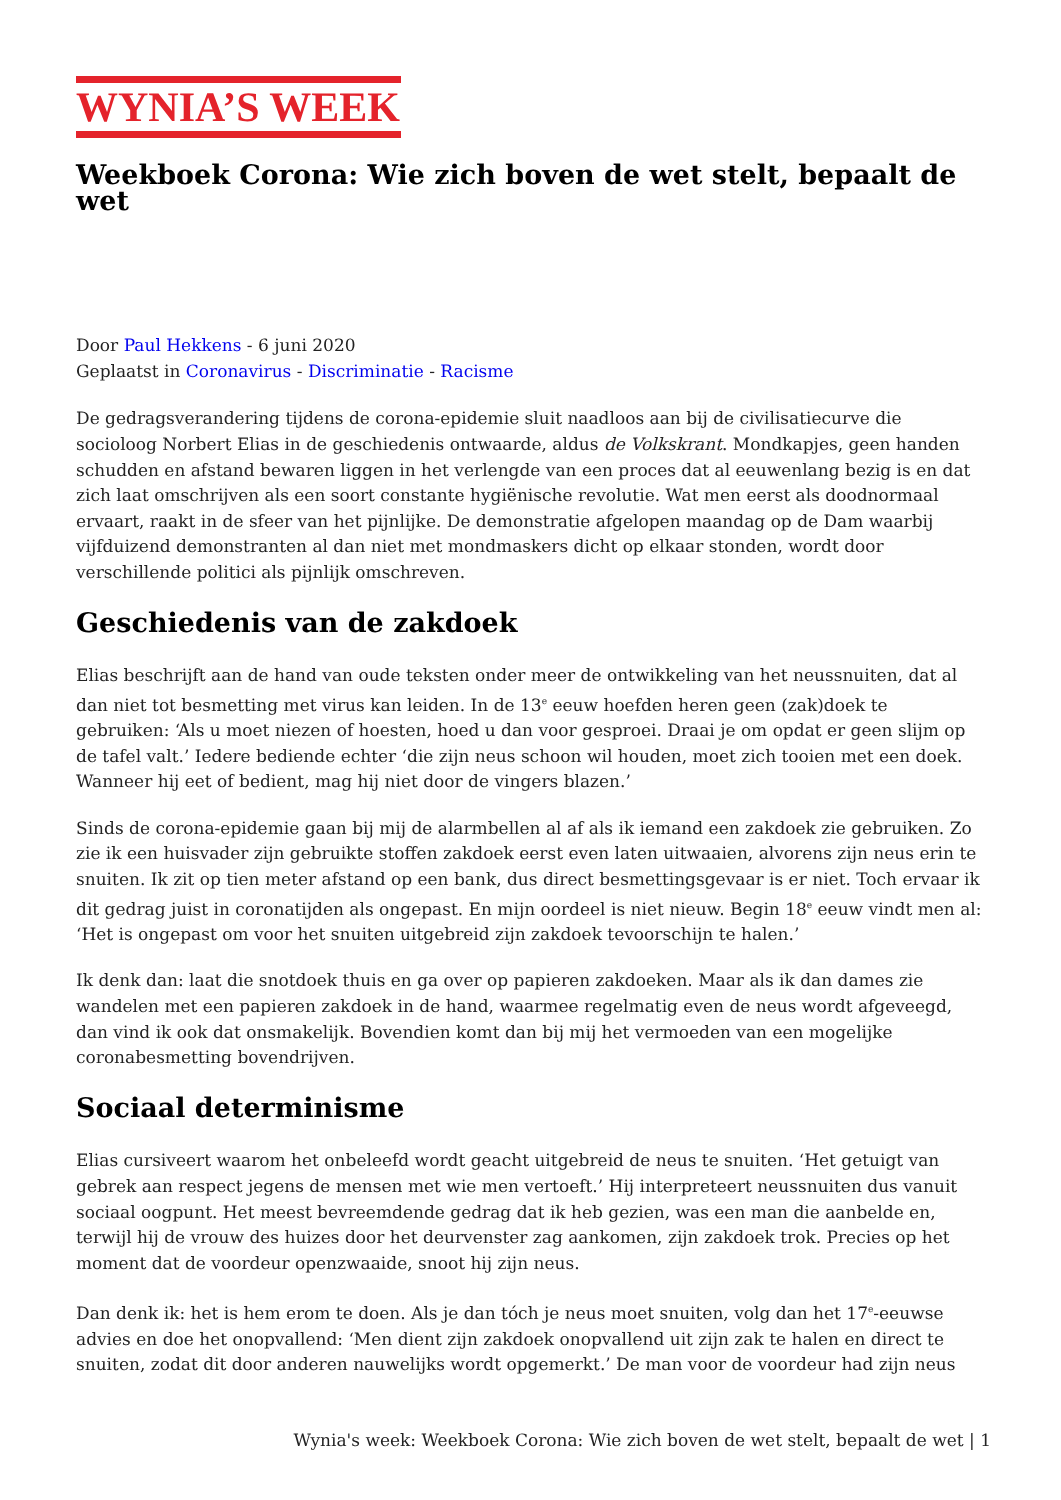WYNIA’S WEEK
Weekboek Corona: Wie zich boven de wet stelt, bepaalt de wet
Door Paul Hekkens - 6 juni 2020
Geplaatst in Coronavirus - Discriminatie - Racisme
De gedragsverandering tijdens de corona-epidemie sluit naadloos aan bij de civilisatiecurve die socioloog Norbert Elias in de geschiedenis ontwaarde, aldus de Volkskrant. Mondkapjes, geen handen schudden en afstand bewaren liggen in het verlengde van een proces dat al eeuwenlang bezig is en dat zich laat omschrijven als een soort constante hygiënische revolutie. Wat men eerst als doodnormaal ervaart, raakt in de sfeer van het pijnlijke. De demonstratie afgelopen maandag op de Dam waarbij vijfduizend demonstranten al dan niet met mondmaskers dicht op elkaar stonden, wordt door verschillende politici als pijnlijk omschreven.
Geschiedenis van de zakdoek
Elias beschrijft aan de hand van oude teksten onder meer de ontwikkeling van het neussnuiten, dat al dan niet tot besmetting met virus kan leiden. In de 13<sup>e</sup> eeuw hoefden heren geen (zak)doek te gebruiken: ‘Als u moet niezen of hoesten, hoed u dan voor gesproei. Draai je om opdat er geen slijm op de tafel valt.’ Iedere bediende echter ‘die zijn neus schoon wil houden, moet zich tooien met een doek. Wanneer hij eet of bedient, mag hij niet door de vingers blazen.’
Sinds de corona-epidemie gaan bij mij de alarmbellen al af als ik iemand een zakdoek zie gebruiken. Zo zie ik een huisvader zijn gebruikte stoffen zakdoek eerst even laten uitwaaien, alvorens zijn neus erin te snuiten. Ik zit op tien meter afstand op een bank, dus direct besmettingsgevaar is er niet. Toch ervaar ik dit gedrag juist in coronatijden als ongepast. En mijn oordeel is niet nieuw. Begin 18<sup>e</sup> eeuw vindt men al: ‘Het is ongepast om voor het snuiten uitgebreid zijn zakdoek tevoorschijn te halen.’
Ik denk dan: laat die snotdoek thuis en ga over op papieren zakdoeken. Maar als ik dan dames zie wandelen met een papieren zakdoek in de hand, waarmee regelmatig even de neus wordt afgeveegd, dan vind ik ook dat onsmakelijk. Bovendien komt dan bij mij het vermoeden van een mogelijke coronabesmetting bovendrijven.
Sociaal determinisme
Elias cursiveert waarom het onbeleefd wordt geacht uitgebreid de neus te snuiten. ‘Het getuigt van gebrek aan respect jegens de mensen met wie men vertoeft.’ Hij interpreteert neussnuiten dus vanuit sociaal oogpunt. Het meest bevreemdende gedrag dat ik heb gezien, was een man die aanbelde en, terwijl hij de vrouw des huizes door het deurvenster zag aankomen, zijn zakdoek trok. Precies op het moment dat de voordeur openzwaaide, snoot hij zijn neus.
Dan denk ik: het is hem erom te doen. Als je dan tóch je neus moet snuiten, volg dan het 17<sup>e</sup>-eeuwse advies en doe het onopvallend: ‘Men dient zijn zakdoek onopvallend uit zijn zak te halen en direct te snuiten, zodat dit door anderen nauwelijks wordt opgemerkt.’ De man voor de voordeur had zijn neus
Wynia's week: Weekboek Corona: Wie zich boven de wet stelt, bepaalt de wet | 1